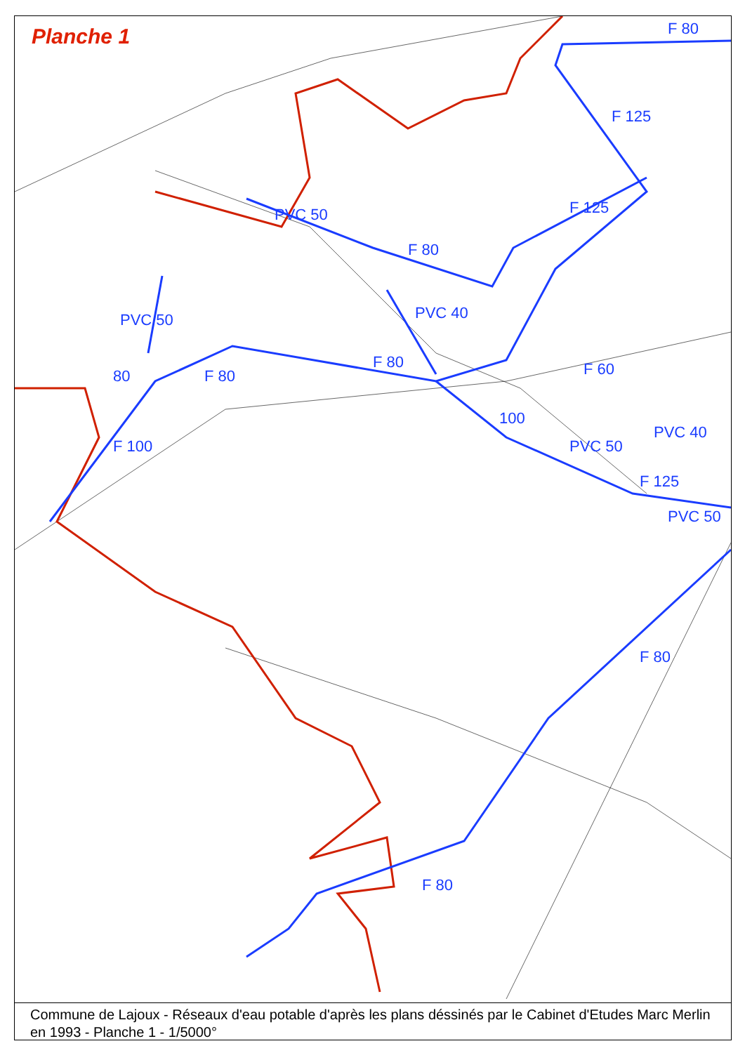F 80
F 125
PVC 50
F 80
F 125
PVC 50
PVC 40
F 80
F 80
F 100
F 60
PVC 40
PVC 50
F 125
PVC 50
F 80
F 80
80
100
Planche 1
Commune de Lajoux - Réseaux d'eau potable d'après les plans déssinés par le Cabinet d'Etudes Marc Merlin en 1993 - Planche 1 - 1/5000°